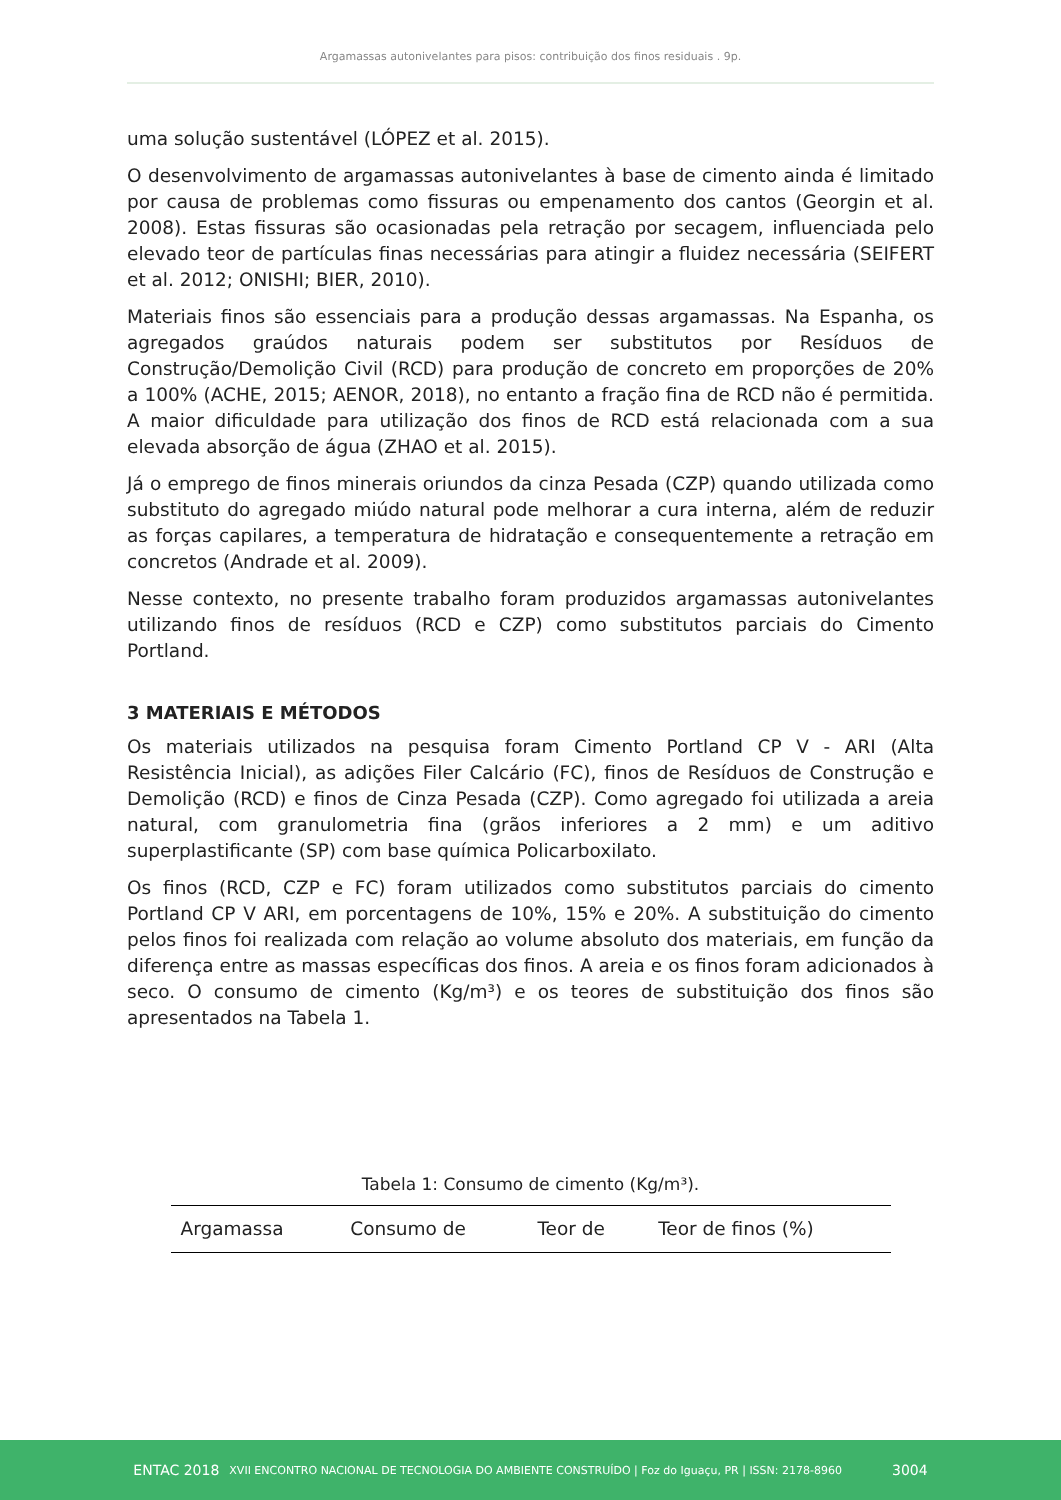Argamassas autonivelantes para pisos: contribuição dos finos residuais . 9p.
uma solução sustentável (LÓPEZ et al. 2015).
O desenvolvimento de argamassas autonivelantes à base de cimento ainda é limitado por causa de problemas como fissuras ou empenamento dos cantos (Georgin et al. 2008). Estas fissuras são ocasionadas pela retração por secagem, influenciada pelo elevado teor de partículas finas necessárias para atingir a fluidez necessária (SEIFERT et al. 2012; ONISHI; BIER, 2010).
Materiais finos são essenciais para a produção dessas argamassas. Na Espanha, os agregados graúdos naturais podem ser substitutos por Resíduos de Construção/Demolição Civil (RCD) para produção de concreto em proporções de 20% a 100% (ACHE, 2015; AENOR, 2018), no entanto a fração fina de RCD não é permitida. A maior dificuldade para utilização dos finos de RCD está relacionada com a sua elevada absorção de água (ZHAO et al. 2015).
Já o emprego de finos minerais oriundos da cinza Pesada (CZP) quando utilizada como substituto do agregado miúdo natural pode melhorar a cura interna, além de reduzir as forças capilares, a temperatura de hidratação e consequentemente a retração em concretos (Andrade et al. 2009).
Nesse contexto, no presente trabalho foram produzidos argamassas autonivelantes utilizando finos de resíduos (RCD e CZP) como substitutos parciais do Cimento Portland.
3 MATERIAIS E MÉTODOS
Os materiais utilizados na pesquisa foram Cimento Portland CP V - ARI (Alta Resistência Inicial), as adições Filer Calcário (FC), finos de Resíduos de Construção e Demolição (RCD) e finos de Cinza Pesada (CZP). Como agregado foi utilizada a areia natural, com granulometria fina (grãos inferiores a 2 mm) e um aditivo superplastificante (SP) com base química Policarboxilato.
Os finos (RCD, CZP e FC) foram utilizados como substitutos parciais do cimento Portland CP V ARI, em porcentagens de 10%, 15% e 20%. A substituição do cimento pelos finos foi realizada com relação ao volume absoluto dos materiais, em função da diferença entre as massas específicas dos finos. A areia e os finos foram adicionados à seco. O consumo de cimento (Kg/m³) e os teores de substituição dos finos são apresentados na Tabela 1.
Tabela 1: Consumo de cimento (Kg/m³).
| Argamassa | Consumo de | Teor de | Teor de finos (%) |
| --- | --- | --- | --- |
ENTAC 2018 XVII ENCONTRO NACIONAL DE TECNOLOGIA DO AMBIENTE CONSTRUÍDO | Foz do Iguaçu, PR | ISSN: 2178-8960 3004